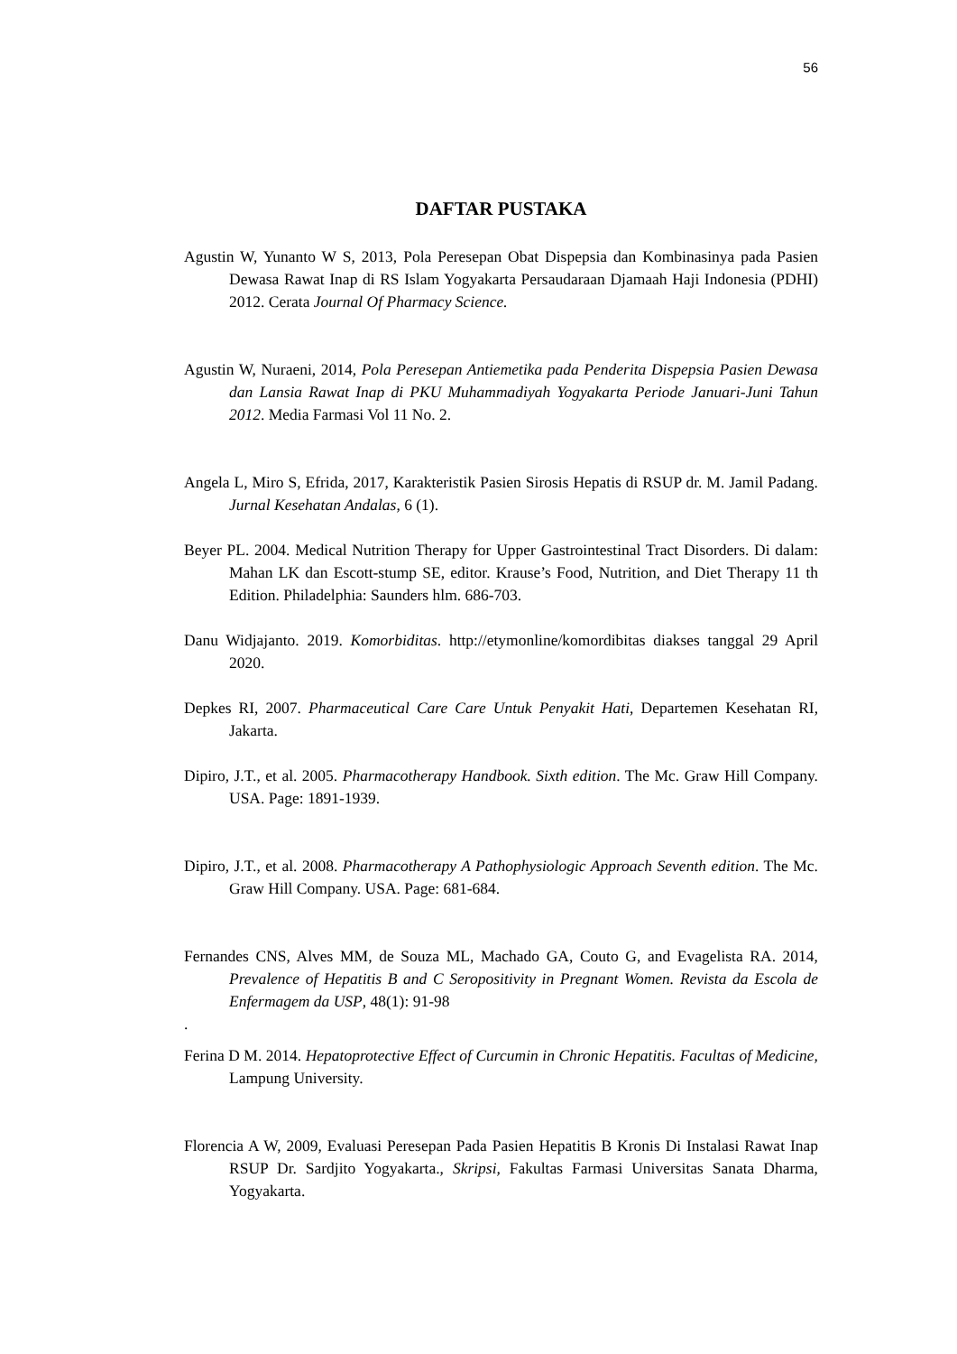56
DAFTAR PUSTAKA
Agustin W, Yunanto W S, 2013, Pola Peresepan Obat Dispepsia dan Kombinasinya pada Pasien Dewasa Rawat Inap di RS Islam Yogyakarta Persaudaraan Djamaah Haji Indonesia (PDHI) 2012. Cerata Journal Of Pharmacy Science.
Agustin W, Nuraeni, 2014, Pola Peresepan Antiemetika pada Penderita Dispepsia Pasien Dewasa dan Lansia Rawat Inap di PKU Muhammadiyah Yogyakarta Periode Januari-Juni Tahun 2012. Media Farmasi Vol 11 No. 2.
Angela L, Miro S, Efrida, 2017, Karakteristik Pasien Sirosis Hepatis di RSUP dr. M. Jamil Padang. Jurnal Kesehatan Andalas, 6 (1).
Beyer PL. 2004. Medical Nutrition Therapy for Upper Gastrointestinal Tract Disorders. Di dalam: Mahan LK dan Escott-stump SE, editor. Krause’s Food, Nutrition, and Diet Therapy 11 th Edition. Philadelphia: Saunders hlm. 686-703.
Danu Widjajanto. 2019. Komorbiditas. http://etymonline/komordibitas diakses tanggal 29 April 2020.
Depkes RI, 2007. Pharmaceutical Care Care Untuk Penyakit Hati, Departemen Kesehatan RI, Jakarta.
Dipiro, J.T., et al. 2005. Pharmacotherapy Handbook. Sixth edition. The Mc. Graw Hill Company. USA. Page: 1891-1939.
Dipiro, J.T., et al. 2008. Pharmacotherapy A Pathophysiologic Approach Seventh edition. The Mc. Graw Hill Company. USA. Page: 681-684.
Fernandes CNS, Alves MM, de Souza ML, Machado GA, Couto G, and Evagelista RA. 2014, Prevalence of Hepatitis B and C Seropositivity in Pregnant Women. Revista da Escola de Enfermagem da USP, 48(1): 91-98
.
Ferina D M. 2014. Hepatoprotective Effect of Curcumin in Chronic Hepatitis. Facultas of Medicine, Lampung University.
Florencia A W, 2009, Evaluasi Peresepan Pada Pasien Hepatitis B Kronis Di Instalasi Rawat Inap RSUP Dr. Sardjito Yogyakarta., Skripsi, Fakultas Farmasi Universitas Sanata Dharma, Yogyakarta.